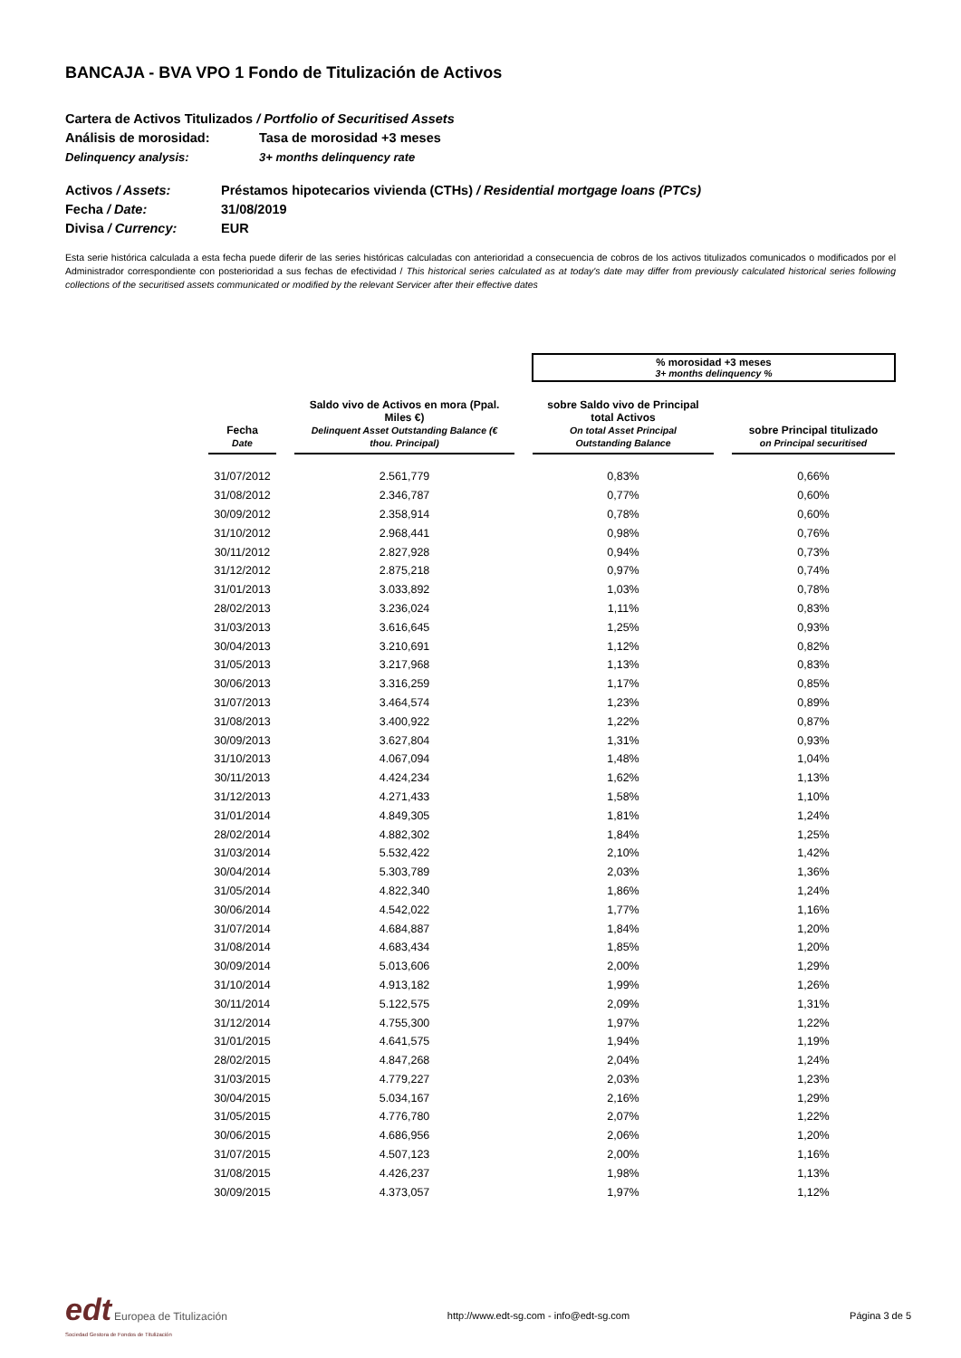BANCAJA - BVA VPO 1 Fondo de Titulización de Activos
Cartera de Activos Titulizados / Portfolio of Securitised Assets
Análisis de morosidad: Tasa de morosidad +3 meses
Delinquency analysis: 3+ months delinquency rate
Activos / Assets: Préstamos hipotecarios vivienda (CTHs) / Residential mortgage loans (PTCs)
Fecha / Date: 31/08/2019
Divisa / Currency: EUR
Esta serie histórica calculada a esta fecha puede diferir de las series históricas calculadas con anterioridad a consecuencia de cobros de los activos titulizados comunicados o modificados por el Administrador correspondiente con posterioridad a sus fechas de efectividad / This historical series calculated as at today's date may differ from previously calculated historical series following collections of the securitised assets communicated or modified by the relevant Servicer after their effective dates
| | | | | % morosidad +3 meses 3+ months delinquency % | | |
| Fecha Date | | Saldo vivo de Activos en mora (Ppal. Miles €) Delinquent Asset Outstanding Balance (€ thou. Principal) | | sobre Saldo vivo de Principal total Activos On total Asset Principal Outstanding Balance | | sobre Principal titulizado on Principal securitised |
| 31/07/2012 | | 2.561,779 | | 0,83% | | 0,66% |
| 31/08/2012 | | 2.346,787 | | 0,77% | | 0,60% |
| 30/09/2012 | | 2.358,914 | | 0,78% | | 0,60% |
| 31/10/2012 | | 2.968,441 | | 0,98% | | 0,76% |
| 30/11/2012 | | 2.827,928 | | 0,94% | | 0,73% |
| 31/12/2012 | | 2.875,218 | | 0,97% | | 0,74% |
| 31/01/2013 | | 3.033,892 | | 1,03% | | 0,78% |
| 28/02/2013 | | 3.236,024 | | 1,11% | | 0,83% |
| 31/03/2013 | | 3.616,645 | | 1,25% | | 0,93% |
| 30/04/2013 | | 3.210,691 | | 1,12% | | 0,82% |
| 31/05/2013 | | 3.217,968 | | 1,13% | | 0,83% |
| 30/06/2013 | | 3.316,259 | | 1,17% | | 0,85% |
| 31/07/2013 | | 3.464,574 | | 1,23% | | 0,89% |
| 31/08/2013 | | 3.400,922 | | 1,22% | | 0,87% |
| 30/09/2013 | | 3.627,804 | | 1,31% | | 0,93% |
| 31/10/2013 | | 4.067,094 | | 1,48% | | 1,04% |
| 30/11/2013 | | 4.424,234 | | 1,62% | | 1,13% |
| 31/12/2013 | | 4.271,433 | | 1,58% | | 1,10% |
| 31/01/2014 | | 4.849,305 | | 1,81% | | 1,24% |
| 28/02/2014 | | 4.882,302 | | 1,84% | | 1,25% |
| 31/03/2014 | | 5.532,422 | | 2,10% | | 1,42% |
| 30/04/2014 | | 5.303,789 | | 2,03% | | 1,36% |
| 31/05/2014 | | 4.822,340 | | 1,86% | | 1,24% |
| 30/06/2014 | | 4.542,022 | | 1,77% | | 1,16% |
| 31/07/2014 | | 4.684,887 | | 1,84% | | 1,20% |
| 31/08/2014 | | 4.683,434 | | 1,85% | | 1,20% |
| 30/09/2014 | | 5.013,606 | | 2,00% | | 1,29% |
| 31/10/2014 | | 4.913,182 | | 1,99% | | 1,26% |
| 30/11/2014 | | 5.122,575 | | 2,09% | | 1,31% |
| 31/12/2014 | | 4.755,300 | | 1,97% | | 1,22% |
| 31/01/2015 | | 4.641,575 | | 1,94% | | 1,19% |
| 28/02/2015 | | 4.847,268 | | 2,04% | | 1,24% |
| 31/03/2015 | | 4.779,227 | | 2,03% | | 1,23% |
| 30/04/2015 | | 5.034,167 | | 2,16% | | 1,29% |
| 31/05/2015 | | 4.776,780 | | 2,07% | | 1,22% |
| 30/06/2015 | | 4.686,956 | | 2,06% | | 1,20% |
| 31/07/2015 | | 4.507,123 | | 2,00% | | 1,16% |
| 31/08/2015 | | 4.426,237 | | 1,98% | | 1,13% |
| 30/09/2015 | | 4.373,057 | | 1,97% | | 1,12% |
edt Europea de Titulización
Sociedad Gestora de Fondos de Titulización
http://www.edt-sg.com - info@edt-sg.com
Página 3 de 5